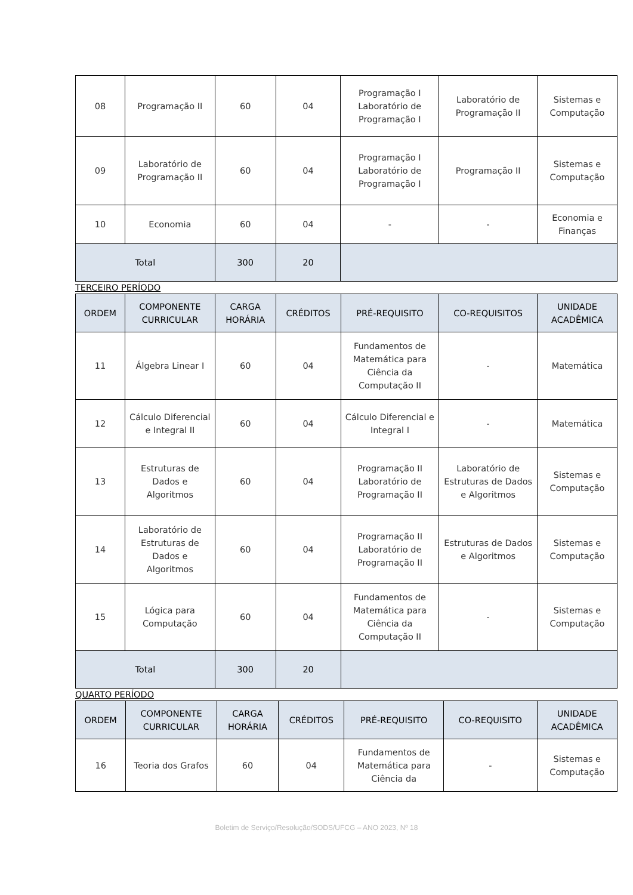| 08 | Programação II | 60 | 04 | Programação I Laboratório de Programação I | Laboratório de Programação II | Sistemas e Computação |
| 09 | Laboratório de Programação II | 60 | 04 | Programação I Laboratório de Programação I | Programação II | Sistemas e Computação |
| 10 | Economia | 60 | 04 | - | - | Economia e Finanças |
| Total | | 300 | 20 | | | |
TERCEIRO PERÍODO
| ORDEM | COMPONENTE CURRICULAR | CARGA HORÁRIA | CRÉDITOS | PRÉ-REQUISITO | CO-REQUISITOS | UNIDADE ACADÊMICA |
| --- | --- | --- | --- | --- | --- | --- |
| 11 | Álgebra Linear I | 60 | 04 | Fundamentos de Matemática para Ciência da Computação II | - | Matemática |
| 12 | Cálculo Diferencial e Integral II | 60 | 04 | Cálculo Diferencial e Integral I | - | Matemática |
| 13 | Estruturas de Dados e Algoritmos | 60 | 04 | Programação II Laboratório de Programação II | Laboratório de Estruturas de Dados e Algoritmos | Sistemas e Computação |
| 14 | Laboratório de Estruturas de Dados e Algoritmos | 60 | 04 | Programação II Laboratório de Programação II | Estruturas de Dados e Algoritmos | Sistemas e Computação |
| 15 | Lógica para Computação | 60 | 04 | Fundamentos de Matemática para Ciência da Computação II | - | Sistemas e Computação |
| Total | | 300 | 20 | | | |
QUARTO PERÍODO
| ORDEM | COMPONENTE CURRICULAR | CARGA HORÁRIA | CRÉDITOS | PRÉ-REQUISITO | CO-REQUISITO | UNIDADE ACADÊMICA |
| --- | --- | --- | --- | --- | --- | --- |
| 16 | Teoria dos Grafos | 60 | 04 | Fundamentos de Matemática para Ciência da | - | Sistemas e Computação |
Boletim de Serviço/Resolução/SODS/UFCG – ANO 2023, Nº 18